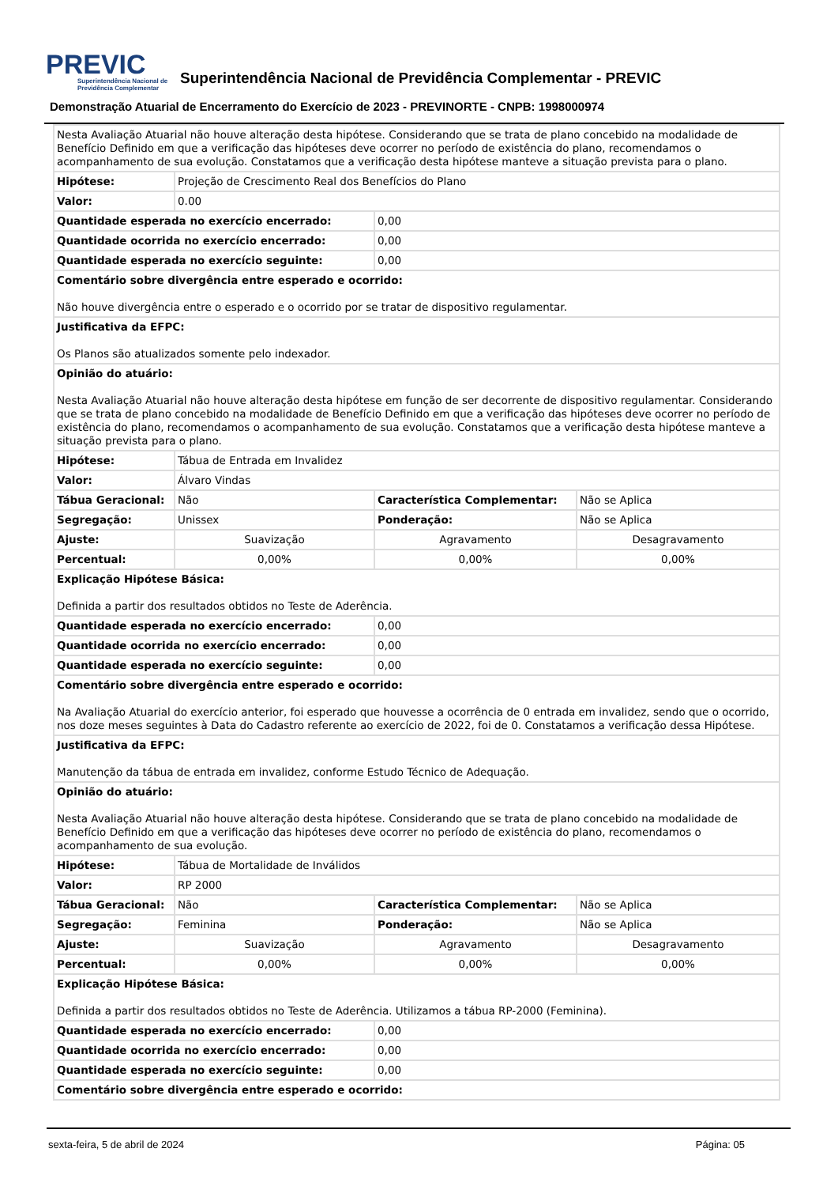PREVIC
Superintendência Nacional de Previdência Complementar
Superintendência Nacional de Previdência Complementar - PREVIC
Demonstração Atuarial de Encerramento do Exercício de 2023 - PREVINORTE - CNPB: 1998000974
| Nesta Avaliação Atuarial não houve alteração desta hipótese. Considerando que se trata de plano concebido na modalidade de Benefício Definido em que a verificação das hipóteses deve ocorrer no período de existência do plano, recomendamos o acompanhamento de sua evolução. Constatamos que a verificação desta hipótese manteve a situação prevista para o plano. | | | |
| Hipótese: | Projeção de Crescimento Real dos Benefícios do Plano | | |
| Valor: | 0.00 | | |
| Quantidade esperada no exercício encerrado: | | 0,00 | |
| Quantidade ocorrida no exercício encerrado: | | 0,00 | |
| Quantidade esperada no exercício seguinte: | | 0,00 | |
| Comentário sobre divergência entre esperado e ocorrido: Não houve divergência entre o esperado e o ocorrido por se tratar de dispositivo regulamentar. | | | |
| Justificativa da EFPC: Os Planos são atualizados somente pelo indexador. | | | |
| Opinião do atuário: Nesta Avaliação Atuarial não houve alteração desta hipótese em função de ser decorrente de dispositivo regulamentar. Considerando que se trata de plano concebido na modalidade de Benefício Definido em que a verificação das hipóteses deve ocorrer no período de existência do plano, recomendamos o acompanhamento de sua evolução. Constatamos que a verificação desta hipótese manteve a situação prevista para o plano. | | | |
| Hipótese: | Tábua de Entrada em Invalidez | | |
| Valor: | Álvaro Vindas | | |
| Tábua Geracional: | Não | Característica Complementar: | Não se Aplica |
| Segregação: | Unissex | Ponderação: | Não se Aplica |
| Ajuste: | Suavização | Agravamento | Desagravamento |
| Percentual: | 0,00% | 0,00% | 0,00% |
| Explicação Hipótese Básica: Definida a partir dos resultados obtidos no Teste de Aderência. | | | |
| Quantidade esperada no exercício encerrado: | | 0,00 | |
| Quantidade ocorrida no exercício encerrado: | | 0,00 | |
| Quantidade esperada no exercício seguinte: | | 0,00 | |
| Comentário sobre divergência entre esperado e ocorrido: Na Avaliação Atuarial do exercício anterior, foi esperado que houvesse a ocorrência de 0 entrada em invalidez, sendo que o ocorrido, nos doze meses seguintes à Data do Cadastro referente ao exercício de 2022, foi de 0. Constatamos a verificação dessa Hipótese. | | | |
| Justificativa da EFPC: Manutenção da tábua de entrada em invalidez, conforme Estudo Técnico de Adequação. | | | |
| Opinião do atuário: Nesta Avaliação Atuarial não houve alteração desta hipótese. Considerando que se trata de plano concebido na modalidade de Benefício Definido em que a verificação das hipóteses deve ocorrer no período de existência do plano, recomendamos o acompanhamento de sua evolução. | | | |
| Hipótese: | Tábua de Mortalidade de Inválidos | | |
| Valor: | RP 2000 | | |
| Tábua Geracional: | Não | Característica Complementar: | Não se Aplica |
| Segregação: | Feminina | Ponderação: | Não se Aplica |
| Ajuste: | Suavização | Agravamento | Desagravamento |
| Percentual: | 0,00% | 0,00% | 0,00% |
| Explicação Hipótese Básica: Definida a partir dos resultados obtidos no Teste de Aderência. Utilizamos a tábua RP-2000 (Feminina). | | | |
| Quantidade esperada no exercício encerrado: | | 0,00 | |
| Quantidade ocorrida no exercício encerrado: | | 0,00 | |
| Quantidade esperada no exercício seguinte: | | 0,00 | |
| Comentário sobre divergência entre esperado e ocorrido: | | | |
sexta-feira, 5 de abril de 2024 Página: 05